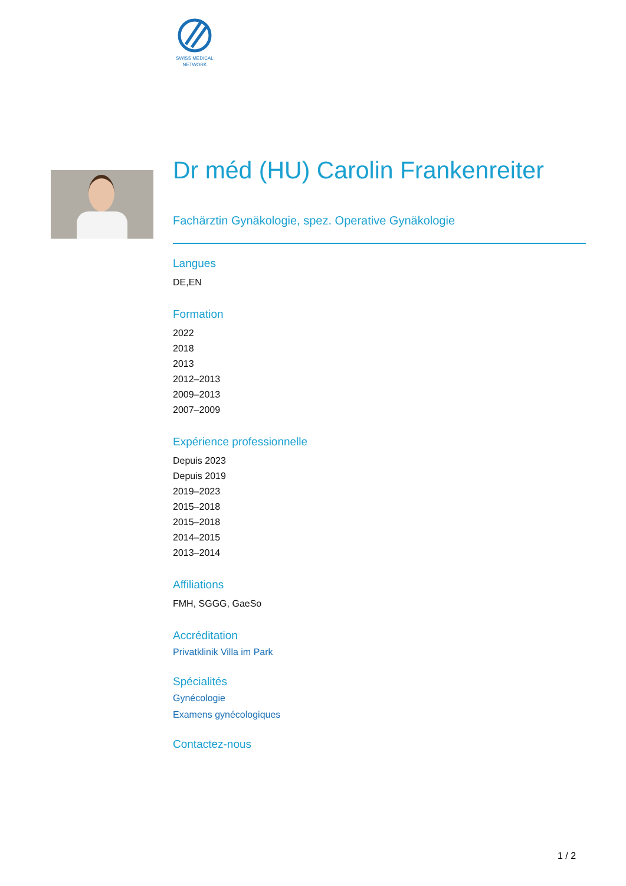SWISS MEDICAL
NETWORK
Dr méd (HU) Carolin Frankenreiter
Fachärztin Gynäkologie, spez. Operative Gynäkologie
Langues
DE,EN
Formation
2022
2018
2013
2012–2013
2009–2013
2007–2009
Expérience professionnelle
Depuis 2023
Depuis 2019
2019–2023
2015–2018
2015–2018
2014–2015
2013–2014
Affiliations
FMH, SGGG, GaeSo
Accréditation
Privatklinik Villa im Park
Spécialités
Gynécologie
Examens gynécologiques
Contactez-nous
1 / 2